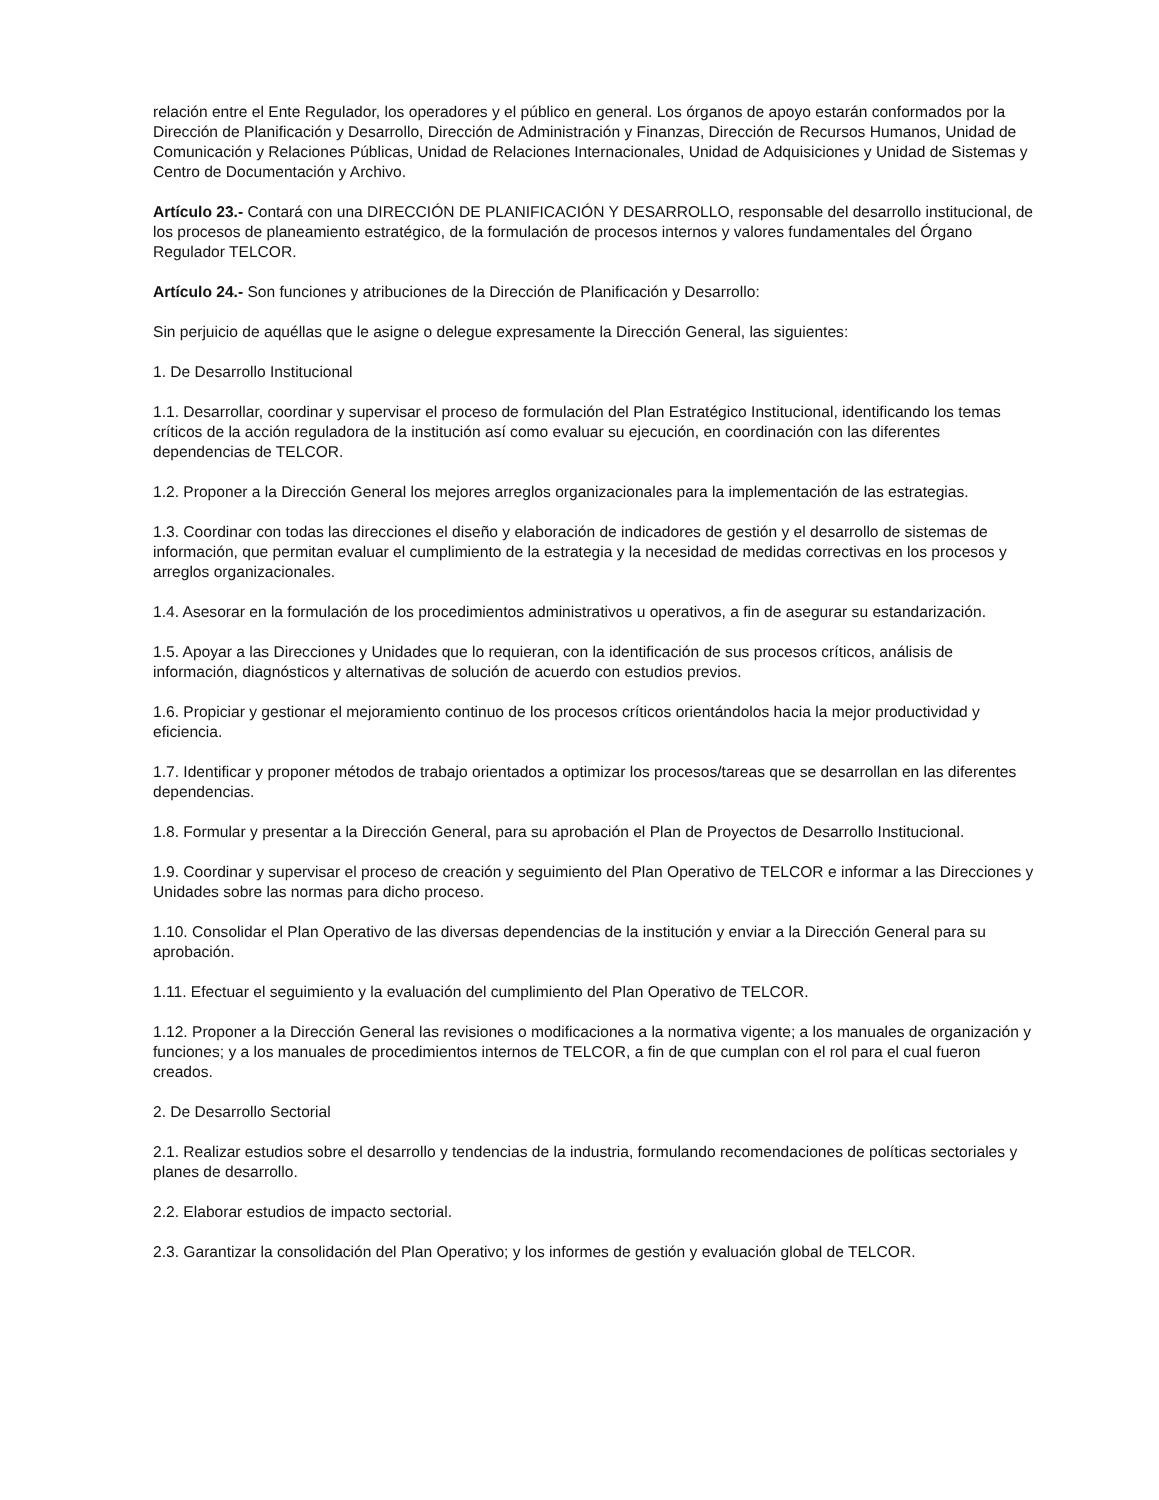relación entre el Ente Regulador, los operadores y el público en general. Los órganos de apoyo estarán conformados por la Dirección de Planificación y Desarrollo, Dirección de Administración y Finanzas, Dirección de Recursos Humanos, Unidad de Comunicación y Relaciones Públicas, Unidad de Relaciones Internacionales, Unidad de Adquisiciones y Unidad de Sistemas y Centro de Documentación y Archivo.
Artículo 23.- Contará con una DIRECCIÓN DE PLANIFICACIÓN Y DESARROLLO, responsable del desarrollo institucional, de los procesos de planeamiento estratégico, de la formulación de procesos internos y valores fundamentales del Órgano Regulador TELCOR.
Artículo 24.- Son funciones y atribuciones de la Dirección de Planificación y Desarrollo:
Sin perjuicio de aquéllas que le asigne o delegue expresamente la Dirección General, las siguientes:
1. De Desarrollo Institucional
1.1. Desarrollar, coordinar y supervisar el proceso de formulación del Plan Estratégico Institucional, identificando los temas críticos de la acción reguladora de la institución así como evaluar su ejecución, en coordinación con las diferentes dependencias de TELCOR.
1.2. Proponer a la Dirección General los mejores arreglos organizacionales para la implementación de las estrategias.
1.3. Coordinar con todas las direcciones el diseño y elaboración de indicadores de gestión y el desarrollo de sistemas de información, que permitan evaluar el cumplimiento de la estrategia y la necesidad de medidas correctivas en los procesos y arreglos organizacionales.
1.4. Asesorar en la formulación de los procedimientos administrativos u operativos, a fin de asegurar su estandarización.
1.5. Apoyar a las Direcciones y Unidades que lo requieran, con la identificación de sus procesos críticos, análisis de información, diagnósticos y alternativas de solución de acuerdo con estudios previos.
1.6. Propiciar y gestionar el mejoramiento continuo de los procesos críticos orientándolos hacia la mejor productividad y eficiencia.
1.7. Identificar y proponer métodos de trabajo orientados a optimizar los procesos/tareas que se desarrollan en las diferentes dependencias.
1.8. Formular y presentar a la Dirección General, para su aprobación el Plan de Proyectos de Desarrollo Institucional.
1.9. Coordinar y supervisar el proceso de creación y seguimiento del Plan Operativo de TELCOR e informar a las Direcciones y Unidades sobre las normas para dicho proceso.
1.10. Consolidar el Plan Operativo de las diversas dependencias de la institución y enviar a la Dirección General para su aprobación.
1.11. Efectuar el seguimiento y la evaluación del cumplimiento del Plan Operativo de TELCOR.
1.12. Proponer a la Dirección General las revisiones o modificaciones a la normativa vigente; a los manuales de organización y funciones; y a los manuales de procedimientos internos de TELCOR, a fin de que cumplan con el rol para el cual fueron creados.
2. De Desarrollo Sectorial
2.1. Realizar estudios sobre el desarrollo y tendencias de la industria, formulando recomendaciones de políticas sectoriales y planes de desarrollo.
2.2. Elaborar estudios de impacto sectorial.
2.3. Garantizar la consolidación del Plan Operativo; y los informes de gestión y evaluación global de TELCOR.